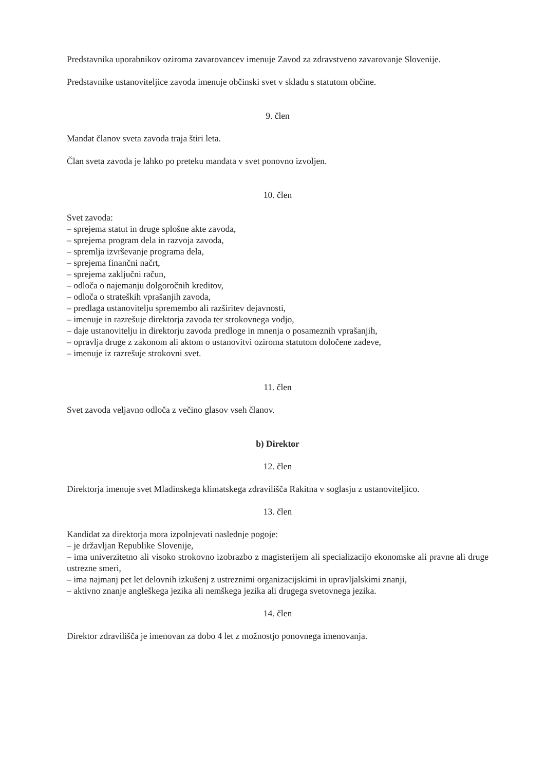Predstavnika uporabnikov oziroma zavarovancev imenuje Zavod za zdravstveno zavarovanje Slovenije.
Predstavnike ustanoviteljice zavoda imenuje občinski svet v skladu s statutom občine.
9. člen
Mandat članov sveta zavoda traja štiri leta.
Član sveta zavoda je lahko po preteku mandata v svet ponovno izvoljen.
10. člen
Svet zavoda:
– sprejema statut in druge splošne akte zavoda,
– sprejema program dela in razvoja zavoda,
– spremlja izvrševanje programa dela,
– sprejema finančni načrt,
– sprejema zaključni račun,
– odloča o najemanju dolgoročnih kreditov,
– odloča o strateških vprašanjih zavoda,
– predlaga ustanovitelju spremembo ali razširitev dejavnosti,
– imenuje in razrešuje direktorja zavoda ter strokovnega vodjo,
– daje ustanovitelju in direktorju zavoda predloge in mnenja o posameznih vprašanjih,
– opravlja druge z zakonom ali aktom o ustanovitvi oziroma statutom določene zadeve,
– imenuje iz razrešuje strokovni svet.
11. člen
Svet zavoda veljavno odloča z večino glasov vseh članov.
b) Direktor
12. člen
Direktorja imenuje svet Mladinskega klimatskega zdravilišča Rakitna v soglasju z ustanoviteljico.
13. člen
Kandidat za direktorja mora izpolnjevati naslednje pogoje:
– je državljan Republike Slovenije,
– ima univerzitetno ali visoko strokovno izobrazbo z magisterijem ali specializacijo ekonomske ali pravne ali druge ustrezne smeri,
– ima najmanj pet let delovnih izkušenj z ustreznimi organizacijskimi in upravljalskimi znanji,
– aktivno znanje angleškega jezika ali nemškega jezika ali drugega svetovnega jezika.
14. člen
Direktor zdravilišča je imenovan za dobo 4 let z možnostjo ponovnega imenovanja.